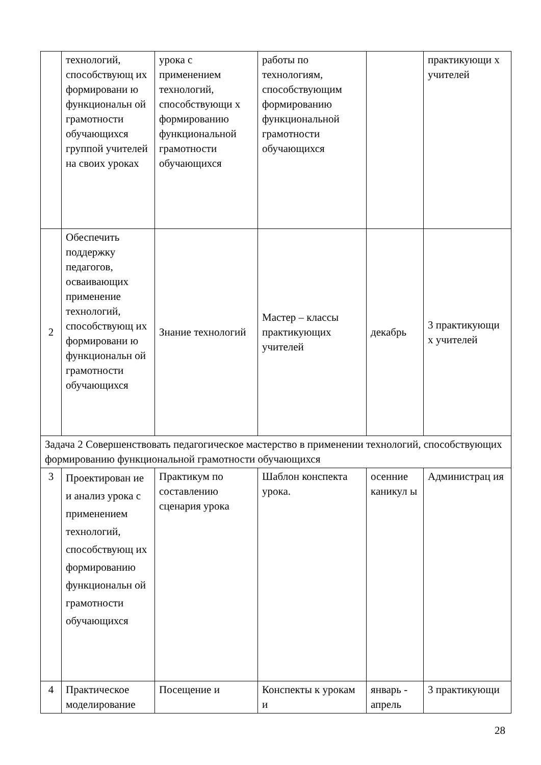| | технологий, способствующ их формировани ю функциональн ой грамотности обучающихся группой учителей на своих уроках | урока с применением технологий, способствующи х формированию функциональной грамотности обучающихся | работы по технологиям, способствующим формированию функциональной грамотности обучающихся | | практикующи х учителей |
| 2 | Обеспечить поддержку педагогов, осваивающих применение технологий, способствующ их формировани ю функциональн ой грамотности обучающихся | Знание технологий | Мастер – классы практикующих учителей | декабрь | 3 практикующи х учителей |
| Задача 2 Совершенствовать педагогическое мастерство в применении технологий, способствующих формированию функциональной грамотности обучающихся | | | | | |
| 3 | Проектирован ие и анализ урока с применением технологий, способствующ их формированию функциональн ой грамотности обучающихся | Практикум по составлению сценария урока | Шаблон конспекта урока. | осенние каникул ы | Администрац ия |
| 4 | Практическое моделирование | Посещение и | Конспекты к урокам и | январь - апрель | 3 практикующи |
28